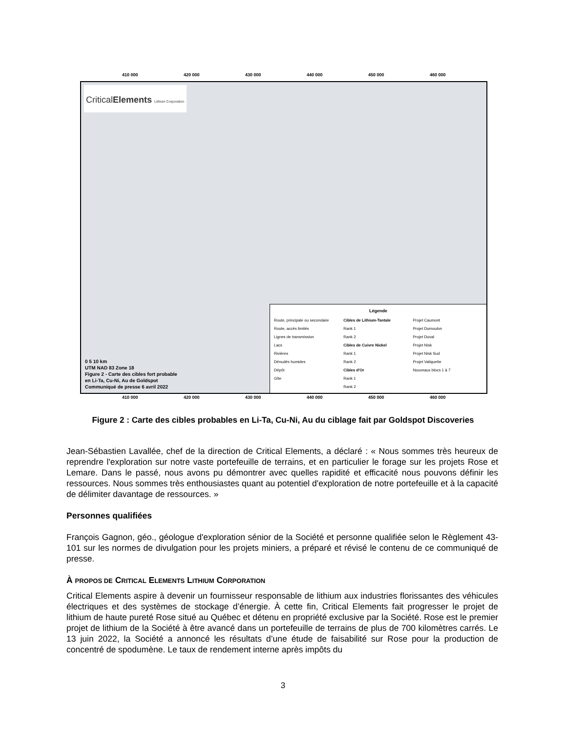410 000 420 000 430 000 440 000 450 000 460 000
Critical Elements Lithium Corporation
0 5 10 km
UTM NAD 83 Zone 18
Figure 2 - Carte des cibles fort probable
en Li-Ta, Cu-Ni, Au de Goldspot
Communiqué de presse 6 avril 2022
Légende
Route, principale ou secondaire
Route, accès limités
Lignes de transmission
Lacs
Rivières
Dénudés humides
Dépôt
Gîte
Cibles de Lithium-Tantale
Rank 1
Rank 2
Cibles de Cuivre Nickel
Rank 1
Rank 2
Cibles d'Or
Rank 1
Rank 2
Projet Caumont
Projet Dumoulon
Projet Duval
Projet Nisk
Projet Nisk Sud
Projet Valiquette
Nouveaux blocs 1 à 7
410 000 420 000 430 000 440 000 450 000 460 000
Figure 2 : Carte des cibles probables en Li-Ta, Cu-Ni, Au du ciblage fait par Goldspot Discoveries
Jean-Sébastien Lavallée, chef de la direction de Critical Elements, a déclaré : « Nous sommes très heureux de reprendre l'exploration sur notre vaste portefeuille de terrains, et en particulier le forage sur les projets Rose et Lemare. Dans le passé, nous avons pu démontrer avec quelles rapidité et efficacité nous pouvons définir les ressources. Nous sommes très enthousiastes quant au potentiel d'exploration de notre portefeuille et à la capacité de délimiter davantage de ressources. »
Personnes qualifiées
François Gagnon, géo., géologue d'exploration sénior de la Société et personne qualifiée selon le Règlement 43-101 sur les normes de divulgation pour les projets miniers, a préparé et révisé le contenu de ce communiqué de presse.
À PROPOS DE CRITICAL ELEMENTS LITHIUM CORPORATION
Critical Elements aspire à devenir un fournisseur responsable de lithium aux industries florissantes des véhicules électriques et des systèmes de stockage d’énergie. À cette fin, Critical Elements fait progresser le projet de lithium de haute pureté Rose situé au Québec et détenu en propriété exclusive par la Société. Rose est le premier projet de lithium de la Société à être avancé dans un portefeuille de terrains de plus de 700 kilomètres carrés. Le 13 juin 2022, la Société a annoncé les résultats d’une étude de faisabilité sur Rose pour la production de concentré de spodumène. Le taux de rendement interne après impôts du
3